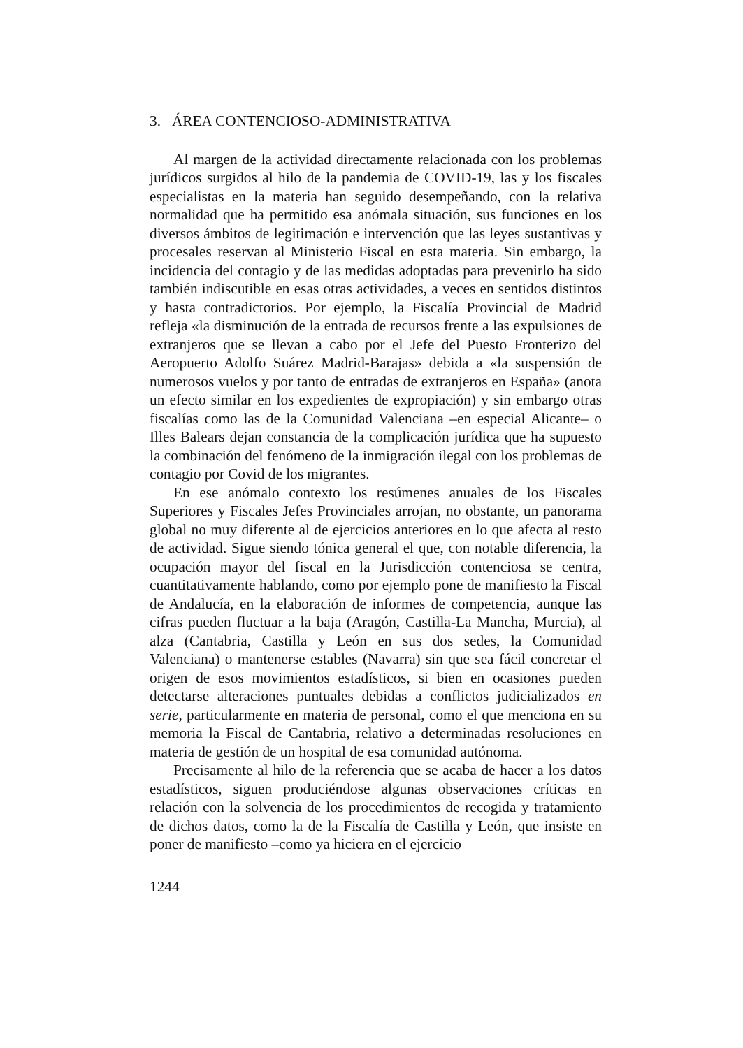3. ÁREA CONTENCIOSO-ADMINISTRATIVA
Al margen de la actividad directamente relacionada con los problemas jurídicos surgidos al hilo de la pandemia de COVID-19, las y los fiscales especialistas en la materia han seguido desempeñando, con la relativa normalidad que ha permitido esa anómala situación, sus funciones en los diversos ámbitos de legitimación e intervención que las leyes sustantivas y procesales reservan al Ministerio Fiscal en esta materia. Sin embargo, la incidencia del contagio y de las medidas adoptadas para prevenirlo ha sido también indiscutible en esas otras actividades, a veces en sentidos distintos y hasta contradictorios. Por ejemplo, la Fiscalía Provincial de Madrid refleja «la disminución de la entrada de recursos frente a las expulsiones de extranjeros que se llevan a cabo por el Jefe del Puesto Fronterizo del Aeropuerto Adolfo Suárez Madrid-Barajas» debida a «la suspensión de numerosos vuelos y por tanto de entradas de extranjeros en España» (anota un efecto similar en los expedientes de expropiación) y sin embargo otras fiscalías como las de la Comunidad Valenciana –en especial Alicante– o Illes Balears dejan constancia de la complicación jurídica que ha supuesto la combinación del fenómeno de la inmigración ilegal con los problemas de contagio por Covid de los migrantes.
En ese anómalo contexto los resúmenes anuales de los Fiscales Superiores y Fiscales Jefes Provinciales arrojan, no obstante, un panorama global no muy diferente al de ejercicios anteriores en lo que afecta al resto de actividad. Sigue siendo tónica general el que, con notable diferencia, la ocupación mayor del fiscal en la Jurisdicción contenciosa se centra, cuantitativamente hablando, como por ejemplo pone de manifiesto la Fiscal de Andalucía, en la elaboración de informes de competencia, aunque las cifras pueden fluctuar a la baja (Aragón, Castilla-La Mancha, Murcia), al alza (Cantabria, Castilla y León en sus dos sedes, la Comunidad Valenciana) o mantenerse estables (Navarra) sin que sea fácil concretar el origen de esos movimientos estadísticos, si bien en ocasiones pueden detectarse alteraciones puntuales debidas a conflictos judicializados en serie, particularmente en materia de personal, como el que menciona en su memoria la Fiscal de Cantabria, relativo a determinadas resoluciones en materia de gestión de un hospital de esa comunidad autónoma.
Precisamente al hilo de la referencia que se acaba de hacer a los datos estadísticos, siguen produciéndose algunas observaciones críticas en relación con la solvencia de los procedimientos de recogida y tratamiento de dichos datos, como la de la Fiscalía de Castilla y León, que insiste en poner de manifiesto –como ya hiciera en el ejercicio
1244